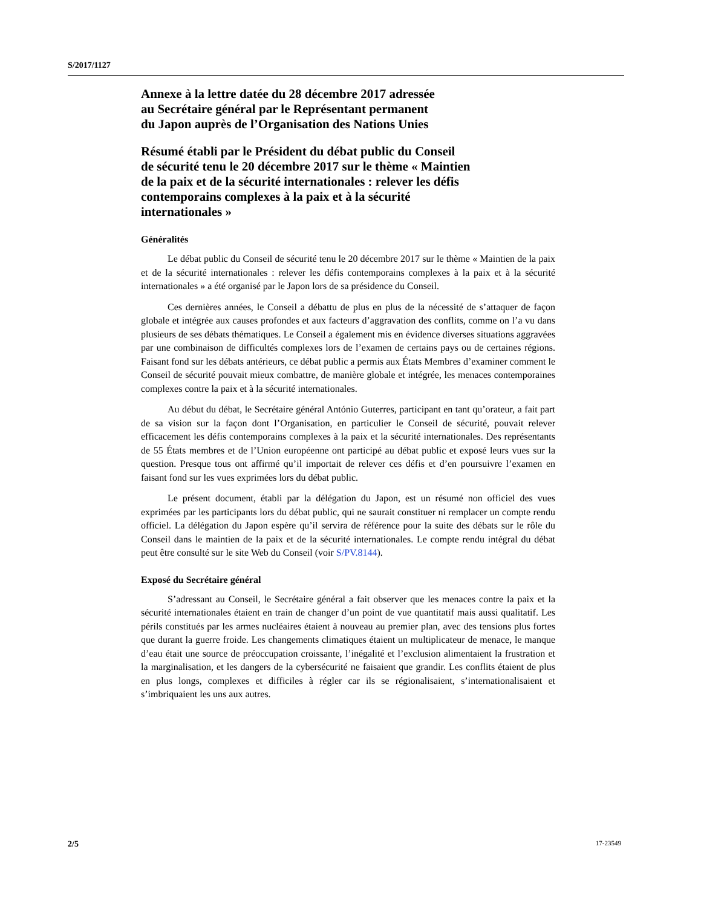S/2017/1127
Annexe à la lettre datée du 28 décembre 2017 adressée
au Secrétaire général par le Représentant permanent
du Japon auprès de l’Organisation des Nations Unies
Résumé établi par le Président du débat public du Conseil
de sécurité tenu le 20 décembre 2017 sur le thème « Maintien
de la paix et de la sécurité internationales : relever les défis
contemporains complexes à la paix et à la sécurité
internationales »
Généralités
Le débat public du Conseil de sécurité tenu le 20 décembre 2017 sur le thème « Maintien de la paix et de la sécurité internationales : relever les défis contemporains complexes à la paix et à la sécurité internationales » a été organisé par le Japon lors de sa présidence du Conseil.
Ces dernières années, le Conseil a débattu de plus en plus de la nécessité de s’attaquer de façon globale et intégrée aux causes profondes et aux facteurs d’aggravation des conflits, comme on l’a vu dans plusieurs de ses débats thématiques. Le Conseil a également mis en évidence diverses situations aggravées par une combinaison de difficultés complexes lors de l’examen de certains pays ou de certaines régions. Faisant fond sur les débats antérieurs, ce débat public a permis aux États Membres d’examiner comment le Conseil de sécurité pouvait mieux combattre, de manière globale et intégrée, les menaces contemporaines complexes contre la paix et à la sécurité internationales.
Au début du débat, le Secrétaire général António Guterres, participant en tant qu’orateur, a fait part de sa vision sur la façon dont l’Organisation, en particulier le Conseil de sécurité, pouvait relever efficacement les défis contemporains complexes à la paix et la sécurité internationales. Des représentants de 55 États membres et de l’Union européenne ont participé au débat public et exposé leurs vues sur la question. Presque tous ont affirmé qu’il importait de relever ces défis et d’en poursuivre l’examen en faisant fond sur les vues exprimées lors du débat public.
Le présent document, établi par la délégation du Japon, est un résumé non officiel des vues exprimées par les participants lors du débat public, qui ne saurait constituer ni remplacer un compte rendu officiel. La délégation du Japon espère qu’il servira de référence pour la suite des débats sur le rôle du Conseil dans le maintien de la paix et de la sécurité internationales. Le compte rendu intégral du débat peut être consulté sur le site Web du Conseil (voir S/PV.8144).
Exposé du Secrétaire général
S’adressant au Conseil, le Secrétaire général a fait observer que les menaces contre la paix et la sécurité internationales étaient en train de changer d’un point de vue quantitatif mais aussi qualitatif. Les périls constitués par les armes nucléaires étaient à nouveau au premier plan, avec des tensions plus fortes que durant la guerre froide. Les changements climatiques étaient un multiplicateur de menace, le manque d’eau était une source de préoccupation croissante, l’inégalité et l’exclusion alimentaient la frustration et la marginalisation, et les dangers de la cybersécurité ne faisaient que grandir. Les conflits étaient de plus en plus longs, complexes et difficiles à régler car ils se régionalisaient, s’internationalisaient et s’imbriquaient les uns aux autres.
2/5 17-23549